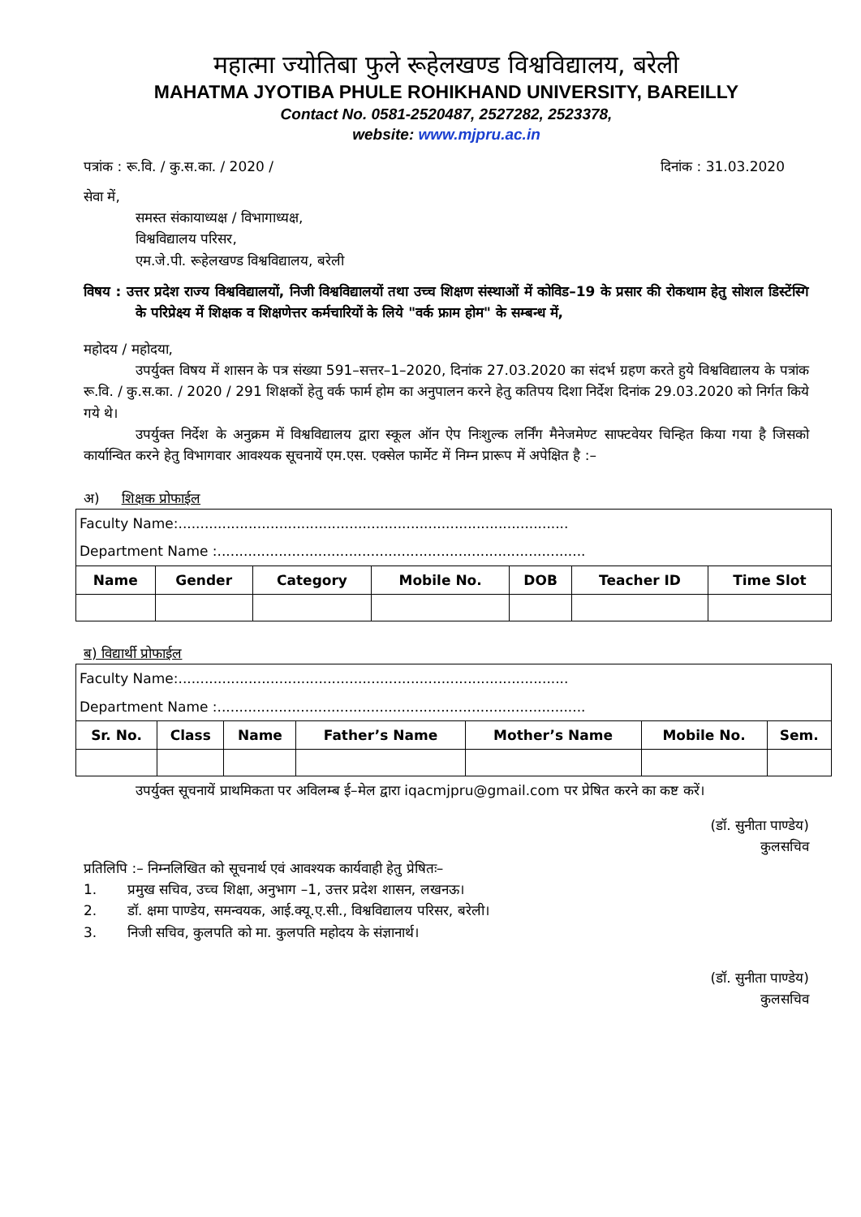महात्मा ज्योतिबा फुले रूहेलखण्ड विश्वविद्यालय, बरेली
MAHATMA JYOTIBA PHULE ROHIKHAND UNIVERSITY, BAREILLY
Contact No. 0581-2520487, 2527282, 2523378,
website: www.mjpru.ac.in
पत्रांक : रू.वि. / कु.स.का. / 2020 / दिनांक : 31.03.2020
सेवा में,
समस्त संकायाध्यक्ष / विभागाध्यक्ष,
विश्वविद्यालय परिसर,
एम.जे.पी. रूहेलखण्ड विश्वविद्यालय, बरेली
विषय : उत्तर प्रदेश राज्य विश्वविद्यालयों, निजी विश्वविद्यालयों तथा उच्च शिक्षण संस्थाओं में कोविड–19 के प्रसार की रोकथाम हेतु सोशल डिस्टेंस्गि के परिप्रेक्ष्य में शिक्षक व शिक्षणेत्तर कर्मचारियों के लिये "वर्क फ्राम होम" के सम्बन्ध में,
महोदय / महोदया,
उपर्युक्त विषय में शासन के पत्र संख्या 591–सत्तर–1–2020, दिनांक 27.03.2020 का संदर्भ ग्रहण करते हुये विश्वविद्यालय के पत्रांक रू.वि. / कु.स.का. / 2020 / 291 शिक्षकों हेतु वर्क फार्म होम का अनुपालन करने हेतु कतिपय दिशा निर्देश दिनांक 29.03.2020 को निर्गत किये गये थे।
उपर्युक्त निर्देश के अनुक्रम में विश्वविद्यालय द्वारा स्कूल ऑन ऐप निःशुल्क लर्निंग मैनेजमेण्ट साफ्टवेयर चिन्हित किया गया है जिसको कार्यान्वित करने हेतु विभागवार आवश्यक सूचनायें एम.एस. एक्सेल फार्मेट में निम्न प्रारूप में अपेक्षित है :–
अ) शिक्षक प्रोफाईल
| Faculty Name:......................................................................................... | | | | | | |
| Department Name :.................................................................................... | | | | | | |
| Name | Gender | Category | Mobile No. | DOB | Teacher ID | Time Slot |
ब) विद्यार्थी प्रोफाईल
| Faculty Name:......................................................................................... | | | | | | |
| Department Name :.................................................................................... | | | | | | |
| Sr. No. | Class | Name | Father’s Name | Mother’s Name | Mobile No. | Sem. |
उपर्युक्त सूचनायें प्राथमिकता पर अविलम्ब ई–मेल द्वारा iqacmjpru@gmail.com पर प्रेषित करने का कष्ट करें।
(डॉ. सुनीता पाण्डेय)
कुलसचिव
प्रतिलिपि :– निम्नलिखित को सूचनार्थ एवं आवश्यक कार्यवाही हेतु प्रेषितः–
1. प्रमुख सचिव, उच्च शिक्षा, अनुभाग –1, उत्तर प्रदेश शासन, लखनऊ।
2. डॉ. क्षमा पाण्डेय, समन्वयक, आई.क्यू.ए.सी., विश्वविद्यालय परिसर, बरेली।
3. निजी सचिव, कुलपति को मा. कुलपति महोदय के संज्ञानार्थ।
(डॉ. सुनीता पाण्डेय)
कुलसचिव